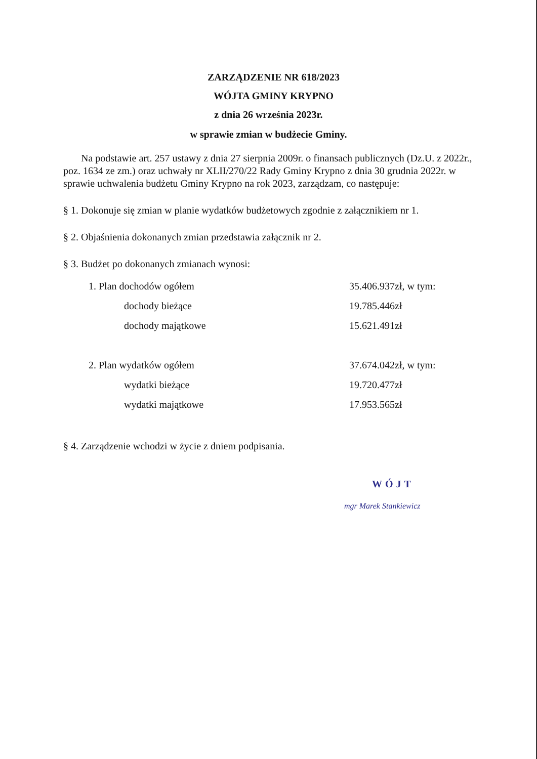ZARZĄDZENIE NR 618/2023
WÓJTA GMINY KRYPNO
z dnia 26 września 2023r.
w sprawie zmian w budżecie Gminy.
Na podstawie art. 257 ustawy z dnia 27 sierpnia 2009r. o finansach publicznych (Dz.U. z 2022r., poz. 1634 ze zm.) oraz uchwały nr XLII/270/22 Rady Gminy Krypno z dnia 30 grudnia 2022r. w sprawie uchwalenia budżetu Gminy Krypno na rok 2023, zarządzam, co następuje:
§ 1. Dokonuje się zmian w planie wydatków budżetowych zgodnie z załącznikiem nr 1.
§ 2. Objaśnienia dokonanych zmian przedstawia załącznik nr 2.
§ 3. Budżet po dokonanych zmianach wynosi:
| 1. Plan dochodów ogółem | 35.406.937zł, w tym: |
| dochody bieżące | 19.785.446zł |
| dochody majątkowe | 15.621.491zł |
| 2. Plan wydatków ogółem | 37.674.042zł, w tym: |
| wydatki bieżące | 19.720.477zł |
| wydatki majątkowe | 17.953.565zł |
§ 4. Zarządzenie wchodzi w życie z dniem podpisania.
WÓJT
mgr Marek Stankiewicz